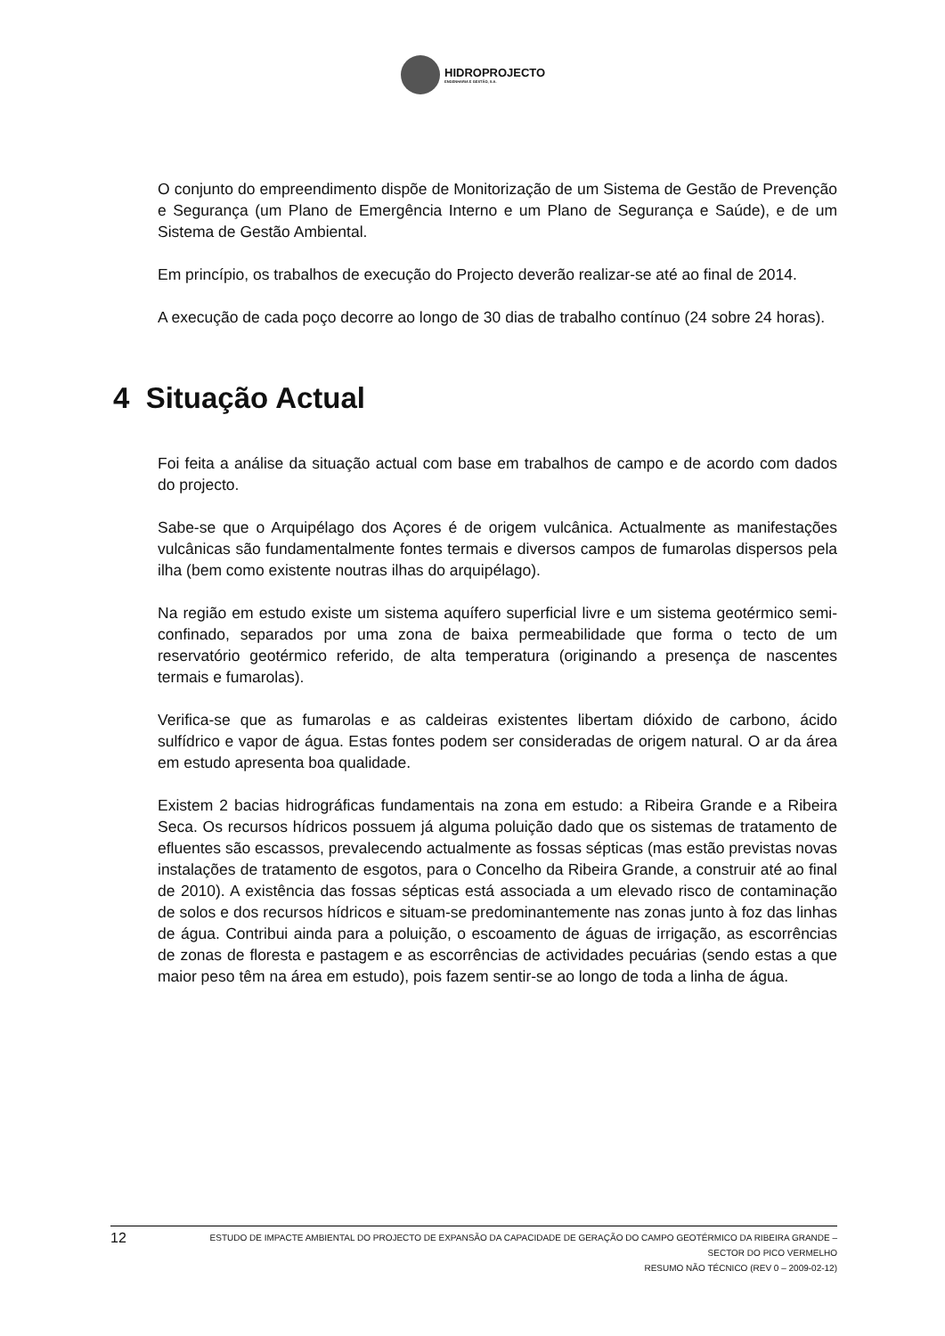HIDROPROJECTO
ENGENHARIA E GESTÃO, S.A.
O conjunto do empreendimento dispõe de Monitorização de um Sistema de Gestão de Prevenção e Segurança (um Plano de Emergência Interno e um Plano de Segurança e Saúde), e de um Sistema de Gestão Ambiental.
Em princípio, os trabalhos de execução do Projecto deverão realizar-se até ao final de 2014.
A execução de cada poço decorre ao longo de 30 dias de trabalho contínuo (24 sobre 24 horas).
4 Situação Actual
Foi feita a análise da situação actual com base em trabalhos de campo e de acordo com dados do projecto.
Sabe-se que o Arquipélago dos Açores é de origem vulcânica. Actualmente as manifestações vulcânicas são fundamentalmente fontes termais e diversos campos de fumarolas dispersos pela ilha (bem como existente noutras ilhas do arquipélago).
Na região em estudo existe um sistema aquífero superficial livre e um sistema geotérmico semi-confinado, separados por uma zona de baixa permeabilidade que forma o tecto de um reservatório geotérmico referido, de alta temperatura (originando a presença de nascentes termais e fumarolas).
Verifica-se que as fumarolas e as caldeiras existentes libertam dióxido de carbono, ácido sulfídrico e vapor de água. Estas fontes podem ser consideradas de origem natural. O ar da área em estudo apresenta boa qualidade.
Existem 2 bacias hidrográficas fundamentais na zona em estudo: a Ribeira Grande e a Ribeira Seca. Os recursos hídricos possuem já alguma poluição dado que os sistemas de tratamento de efluentes são escassos, prevalecendo actualmente as fossas sépticas (mas estão previstas novas instalações de tratamento de esgotos, para o Concelho da Ribeira Grande, a construir até ao final de 2010). A existência das fossas sépticas está associada a um elevado risco de contaminação de solos e dos recursos hídricos e situam-se predominantemente nas zonas junto à foz das linhas de água. Contribui ainda para a poluição, o escoamento de águas de irrigação, as escorrências de zonas de floresta e pastagem e as escorrências de actividades pecuárias (sendo estas a que maior peso têm na área em estudo), pois fazem sentir-se ao longo de toda a linha de água.
12
ESTUDO DE IMPACTE AMBIENTAL DO PROJECTO DE EXPANSÃO DA CAPACIDADE DE GERAÇÃO DO CAMPO GEOTÉRMICO DA RIBEIRA GRANDE –
SECTOR DO PICO VERMELHO
RESUMO NÃO TÉCNICO (REV 0 – 2009-02-12)